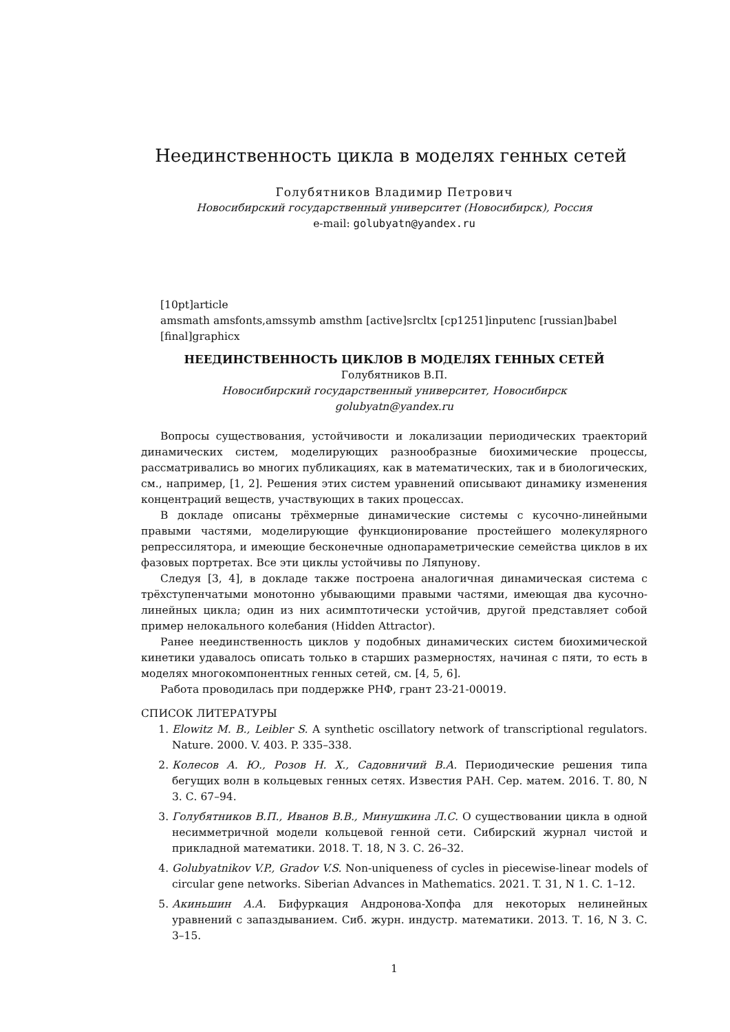Неединственность цикла в моделях генных сетей
Голубятников Владимир Петрович
Новосибирский государственный университет (Новосибирск), Россия
e-mail: golubyatn@yandex.ru
[10pt]article
amsmath amsfonts,amssymb amsthm [active]srcltx [cp1251]inputenc [russian]babel
[final]graphicx
НЕЕДИНСТВЕННОСТЬ ЦИКЛОВ В МОДЕЛЯХ ГЕННЫХ СЕТЕЙ
Голубятников В.П.
Новосибирский государственный университет, Новосибирск
golubyatn@yandex.ru
Вопросы существования, устойчивости и локализации периодических траекторий динамических систем, моделирующих разнообразные биохимические процессы, рассматривались во многих публикациях, как в математических, так и в биологических, см., например, [1, 2]. Решения этих систем уравнений описывают динамику изменения концентраций веществ, участвующих в таких процессах.
В докладе описаны трёхмерные динамические системы с кусочно-линейными правыми частями, моделирующие функционирование простейшего молекулярного репрессилятора, и имеющие бесконечные однопараметрические семейства циклов в их фазовых портретах. Все эти циклы устойчивы по Ляпунову.
Следуя [3, 4], в докладе также построена аналогичная динамическая система с трёхступенчатыми монотонно убывающими правыми частями, имеющая два кусочно-линейных цикла; один из них асимптотически устойчив, другой представляет собой пример нелокального колебания (Hidden Attractor).
Ранее неединственность циклов у подобных динамических систем биохимической кинетики удавалось описать только в старших размерностях, начиная с пяти, то есть в моделях многокомпонентных генных сетей, см. [4, 5, 6].
Работа проводилась при поддержке РНФ, грант 23-21-00019.
СПИСОК ЛИТЕРАТУРЫ
1. Elowitz M. B., Leibler S. A synthetic oscillatory network of transcriptional regulators. Nature. 2000. V. 403. P. 335–338.
2. Колесов А. Ю., Розов Н. Х., Садовничий В.А. Периодические решения типа бегущих волн в кольцевых генных сетях. Известия РАН. Сер. матем. 2016. Т. 80, N 3. С. 67–94.
3. Голубятников В.П., Иванов В.В., Минушкина Л.С. О существовании цикла в одной несимметричной модели кольцевой генной сети. Сибирский журнал чистой и прикладной математики. 2018. Т. 18, N 3. С. 26–32.
4. Golubyatnikov V.P., Gradov V.S. Non-uniqueness of cycles in piecewise-linear models of circular gene networks. Siberian Advances in Mathematics. 2021. T. 31, N 1. C. 1–12.
5. Акиньшин А.А. Бифуркация Андронова-Хопфа для некоторых нелинейных уравнений с запаздыванием. Сиб. журн. индустр. математики. 2013. Т. 16, N 3. С. 3–15.
1